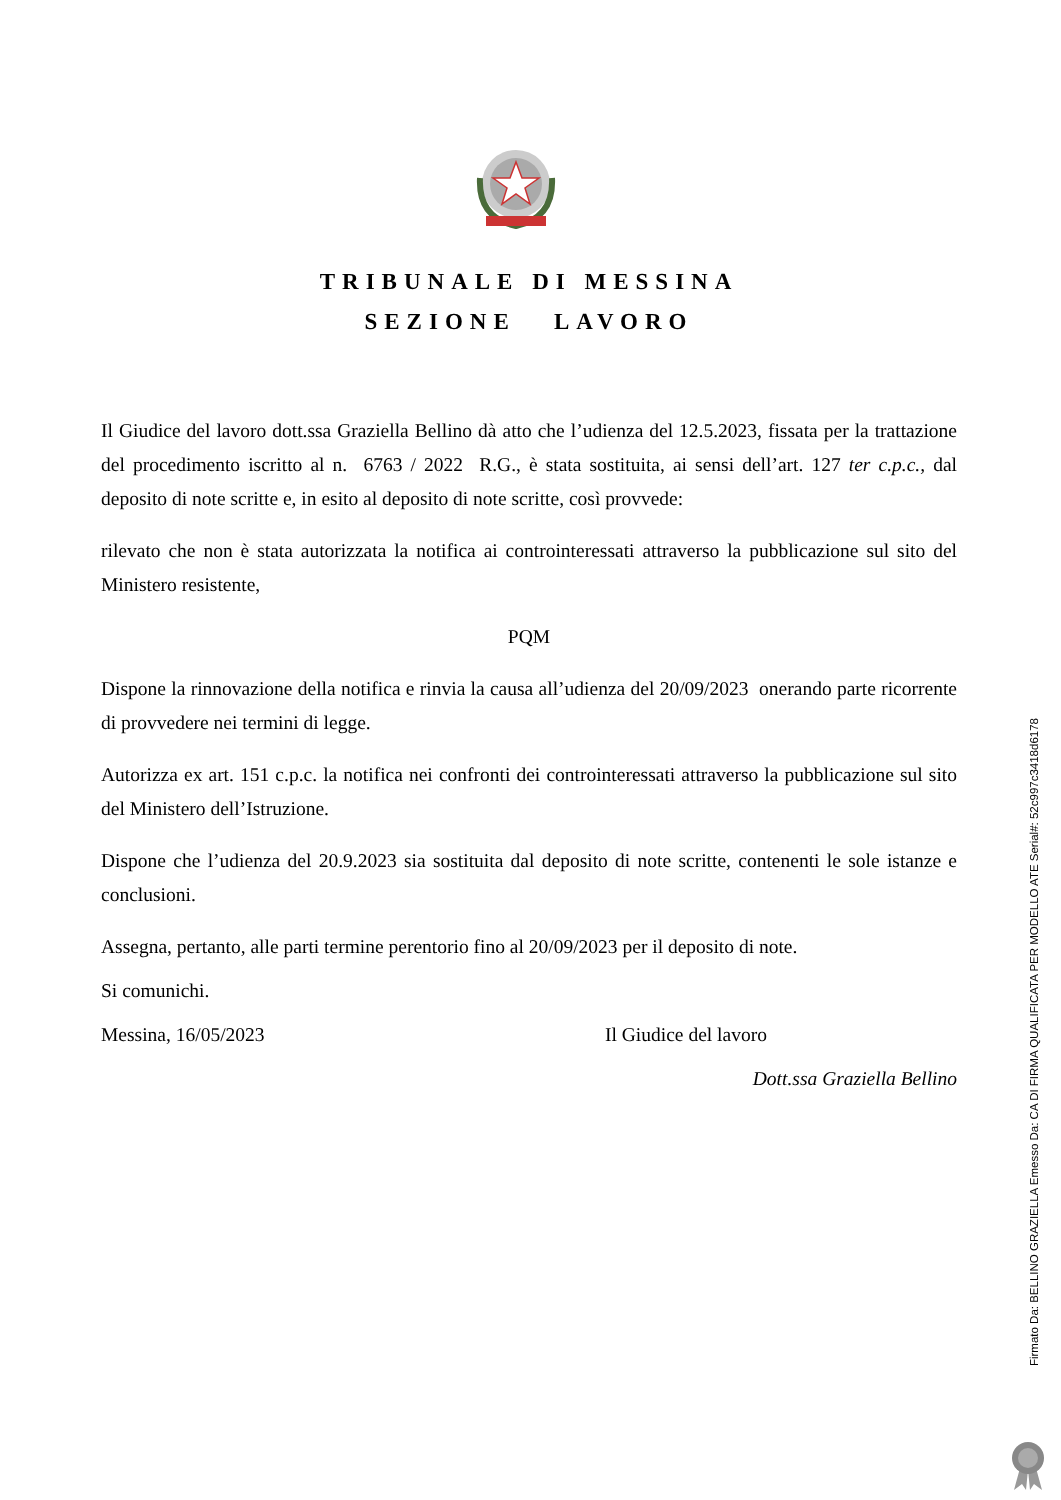TRIBUNALE DI MESSINA
SEZIONE LAVORO
Il Giudice del lavoro dott.ssa Graziella Bellino dà atto che l’udienza del 12.5.2023, fissata per la trattazione del procedimento iscritto al n. 6763 / 2022 R.G., è stata sostituita, ai sensi dell’art. 127 ter c.p.c., dal deposito di note scritte e, in esito al deposito di note scritte, così provvede:
rilevato che non è stata autorizzata la notifica ai controinteressati attraverso la pubblicazione sul sito del Ministero resistente,
PQM
Dispone la rinnovazione della notifica e rinvia la causa all’udienza del 20/09/2023 onerando parte ricorrente di provvedere nei termini di legge.
Autorizza ex art. 151 c.p.c. la notifica nei confronti dei controinteressati attraverso la pubblicazione sul sito del Ministero dell’Istruzione.
Dispone che l’udienza del 20.9.2023 sia sostituita dal deposito di note scritte, contenenti le sole istanze e conclusioni.
Assegna, pertanto, alle parti termine perentorio fino al 20/09/2023 per il deposito di note.
Si comunichi.
Messina, 16/05/2023 Il Giudice del lavoro
Dott.ssa Graziella Bellino
Firmato Da: BELLINO GRAZIELLA Emesso Da: CA DI FIRMA QUALIFICATA PER MODELLO ATE Serial#: 52c997c3418d6178